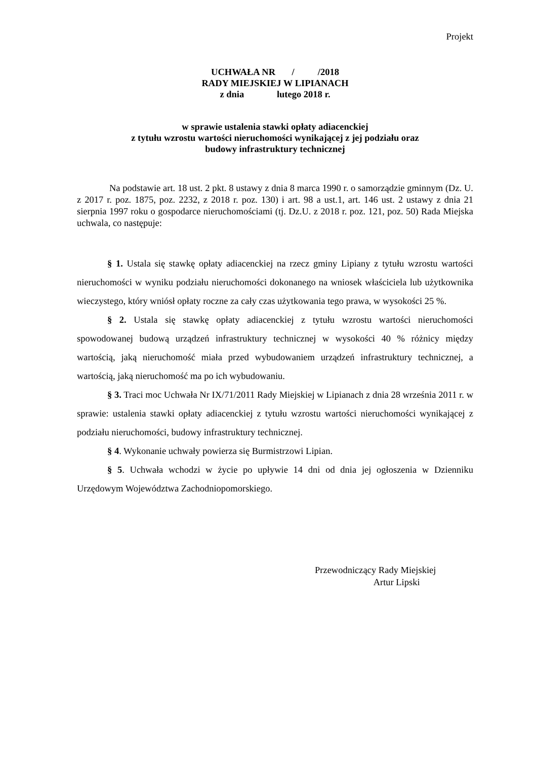Projekt
UCHWAŁA NR / /2018
RADY MIEJSKIEJ W LIPIANACH
z dnia lutego 2018 r.
w sprawie ustalenia stawki opłaty adiacenckiej
z tytułu wzrostu wartości nieruchomości wynikającej z jej podziału oraz
budowy infrastruktury technicznej
Na podstawie art. 18 ust. 2 pkt. 8 ustawy z dnia 8 marca 1990 r. o samorządzie gminnym (Dz. U. z 2017 r. poz. 1875, poz. 2232, z 2018 r. poz. 130) i art. 98 a ust.1, art. 146 ust. 2 ustawy z dnia 21 sierpnia 1997 roku o gospodarce nieruchomościami (tj. Dz.U. z 2018 r. poz. 121, poz. 50) Rada Miejska uchwala, co następuje:
§ 1. Ustala się stawkę opłaty adiacenckiej na rzecz gminy Lipiany z tytułu wzrostu wartości nieruchomości w wyniku podziału nieruchomości dokonanego na wniosek właściciela lub użytkownika wieczystego, który wniósł opłaty roczne za cały czas użytkowania tego prawa, w wysokości 25 %.
§ 2. Ustala się stawkę opłaty adiacenckiej z tytułu wzrostu wartości nieruchomości spowodowanej budową urządzeń infrastruktury technicznej w wysokości 40 % różnicy między wartością, jaką nieruchomość miała przed wybudowaniem urządzeń infrastruktury technicznej, a wartością, jaką nieruchomość ma po ich wybudowaniu.
§ 3. Traci moc Uchwała Nr IX/71/2011 Rady Miejskiej w Lipianach z dnia 28 września 2011 r. w sprawie: ustalenia stawki opłaty adiacenckiej z tytułu wzrostu wartości nieruchomości wynikającej z podziału nieruchomości, budowy infrastruktury technicznej.
§ 4. Wykonanie uchwały powierza się Burmistrzowi Lipian.
§ 5. Uchwała wchodzi w życie po upływie 14 dni od dnia jej ogłoszenia w Dzienniku Urzędowym Województwa Zachodniopomorskiego.
Przewodniczący Rady Miejskiej
Artur Lipski